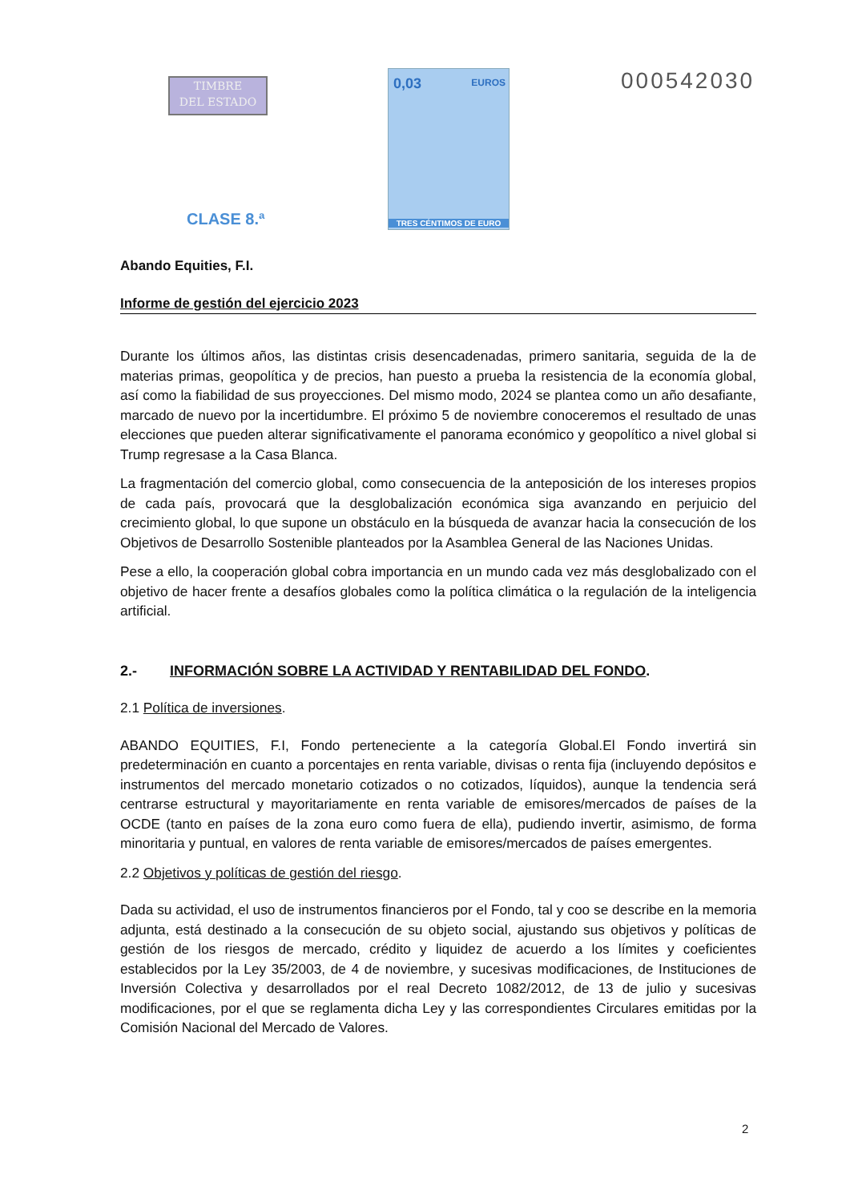TIMBRE
DEL ESTADO
CLASE 8.ª
0,03 EUROS
TRES CÉNTIMOS DE EURO
000542030
Abando Equities, F.I.
Informe de gestión del ejercicio 2023
Durante los últimos años, las distintas crisis desencadenadas, primero sanitaria, seguida de la de materias primas, geopolítica y de precios, han puesto a prueba la resistencia de la economía global, así como la fiabilidad de sus proyecciones. Del mismo modo, 2024 se plantea como un año desafiante, marcado de nuevo por la incertidumbre. El próximo 5 de noviembre conoceremos el resultado de unas elecciones que pueden alterar significativamente el panorama económico y geopolítico a nivel global si Trump regresase a la Casa Blanca.
La fragmentación del comercio global, como consecuencia de la anteposición de los intereses propios de cada país, provocará que la desglobalización económica siga avanzando en perjuicio del crecimiento global, lo que supone un obstáculo en la búsqueda de avanzar hacia la consecución de los Objetivos de Desarrollo Sostenible planteados por la Asamblea General de las Naciones Unidas.
Pese a ello, la cooperación global cobra importancia en un mundo cada vez más desglobalizado con el objetivo de hacer frente a desafíos globales como la política climática o la regulación de la inteligencia artificial.
2.- INFORMACIÓN SOBRE LA ACTIVIDAD Y RENTABILIDAD DEL FONDO.
2.1 Política de inversiones.
ABANDO EQUITIES, F.I, Fondo perteneciente a la categoría Global.El Fondo invertirá sin predeterminación en cuanto a porcentajes en renta variable, divisas o renta fija (incluyendo depósitos e instrumentos del mercado monetario cotizados o no cotizados, líquidos), aunque la tendencia será centrarse estructural y mayoritariamente en renta variable de emisores/mercados de países de la OCDE (tanto en países de la zona euro como fuera de ella), pudiendo invertir, asimismo, de forma minoritaria y puntual, en valores de renta variable de emisores/mercados de países emergentes.
2.2 Objetivos y políticas de gestión del riesgo.
Dada su actividad, el uso de instrumentos financieros por el Fondo, tal y coo se describe en la memoria adjunta, está destinado a la consecución de su objeto social, ajustando sus objetivos y políticas de gestión de los riesgos de mercado, crédito y liquidez de acuerdo a los límites y coeficientes establecidos por la Ley 35/2003, de 4 de noviembre, y sucesivas modificaciones, de Instituciones de Inversión Colectiva y desarrollados por el real Decreto 1082/2012, de 13 de julio y sucesivas modificaciones, por el que se reglamenta dicha Ley y las correspondientes Circulares emitidas por la Comisión Nacional del Mercado de Valores.
2